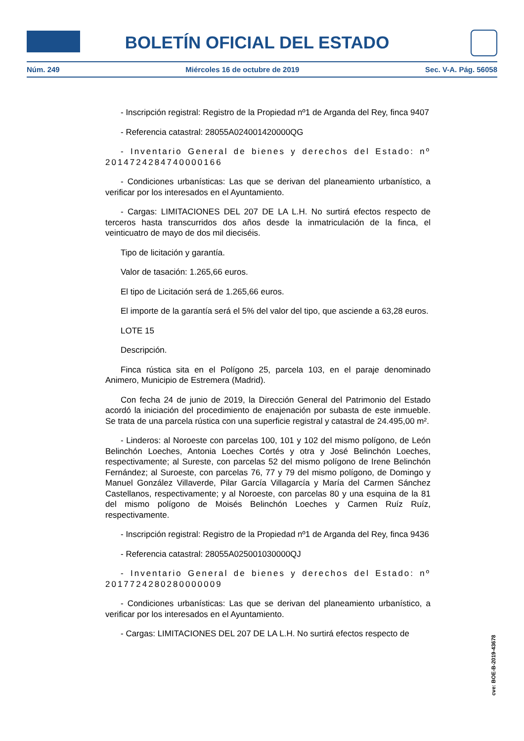BOLETÍN OFICIAL DEL ESTADO
Núm. 249 Miércoles 16 de octubre de 2019 Sec. V-A. Pág. 56058
- Inscripción registral: Registro de la Propiedad nº1 de Arganda del Rey, finca 9407
- Referencia catastral: 28055A024001420000QG
- Inventario General de bienes y derechos del Estado: nº 2014724284740000166
- Condiciones urbanísticas: Las que se derivan del planeamiento urbanístico, a verificar por los interesados en el Ayuntamiento.
- Cargas: LIMITACIONES DEL 207 DE LA L.H. No surtirá efectos respecto de terceros hasta transcurridos dos años desde la inmatriculación de la finca, el veinticuatro de mayo de dos mil dieciséis.
Tipo de licitación y garantía.
Valor de tasación: 1.265,66 euros.
El tipo de Licitación será de 1.265,66 euros.
El importe de la garantía será el 5% del valor del tipo, que asciende a 63,28 euros.
LOTE 15
Descripción.
Finca rústica sita en el Polígono 25, parcela 103, en el paraje denominado Animero, Municipio de Estremera (Madrid).
Con fecha 24 de junio de 2019, la Dirección General del Patrimonio del Estado acordó la iniciación del procedimiento de enajenación por subasta de este inmueble. Se trata de una parcela rústica con una superficie registral y catastral de 24.495,00 m².
- Linderos: al Noroeste con parcelas 100, 101 y 102 del mismo polígono, de León Belinchón Loeches, Antonia Loeches Cortés y otra y José Belinchón Loeches, respectivamente; al Sureste, con parcelas 52 del mismo polígono de Irene Belinchón Fernández; al Suroeste, con parcelas 76, 77 y 79 del mismo polígono, de Domingo y Manuel González Villaverde, Pilar García Villagarcía y María del Carmen Sánchez Castellanos, respectivamente; y al Noroeste, con parcelas 80 y una esquina de la 81 del mismo polígono de Moisés Belinchón Loeches y Carmen Ruíz Ruíz, respectivamente.
- Inscripción registral: Registro de la Propiedad nº1 de Arganda del Rey, finca 9436
- Referencia catastral: 28055A025001030000QJ
- Inventario General de bienes y derechos del Estado: nº 2017724280280000009
- Condiciones urbanísticas: Las que se derivan del planeamiento urbanístico, a verificar por los interesados en el Ayuntamiento.
- Cargas: LIMITACIONES DEL 207 DE LA L.H. No surtirá efectos respecto de
cve: BOE-B-2019-43678